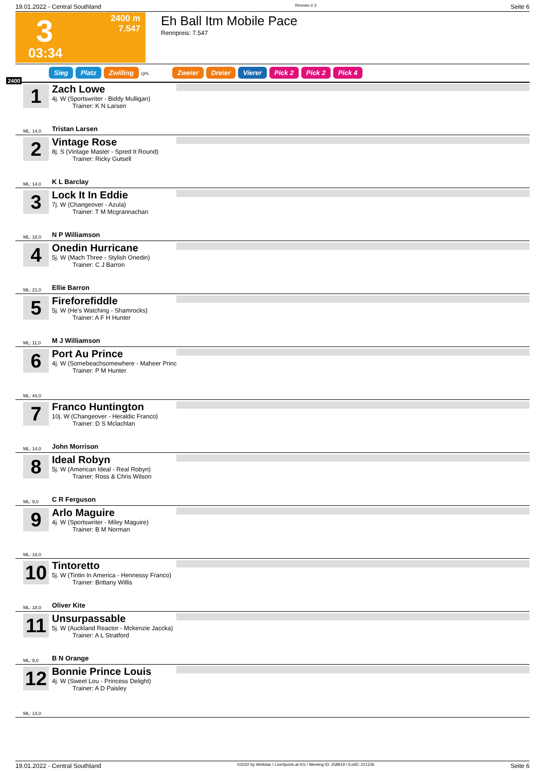19.01.2022 - Central Southland Rennen # 3 Seite 6
3
2400 m
7.547
03:34
Eh Ball Itm Mobile Pace
Rennpreis: 7.547
Sieg Platz Zwilling QPL Zweier Dreier Vierer Pick 2 Pick 2 Pick 4
2400
1
Zach Lowe
4j. W (Sportswriter - Biddy Mulligan)
Trainer: K N Larsen
Tristan Larsen
ML: 14,0
2
Vintage Rose
8j. S (Vintage Master - Spred It Round)
Trainer: Ricky Gutsell
K L Barclay
ML: 14,0
3
Lock It In Eddie
7j. W (Changeover - Azula)
Trainer: T M Mcgrannachan
N P Williamson
ML: 18,0
4
Onedin Hurricane
5j. W (Mach Three - Stylish Onedin)
Trainer: C J Barron
Ellie Barron
ML: 21,0
5
Fireforefiddle
5j. W (He's Watching - Shamrocks)
Trainer: A F H Hunter
M J Williamson
ML: 11,0
6
Port Au Prince
4j. W (Somebeachsomewhere - Maheer Princ
Trainer: P M Hunter
ML: 44,0
7
Franco Huntington
10j. W (Changeover - Heraldic Franco)
Trainer: D S Mclachlan
John Morrison
ML: 14,0
8
Ideal Robyn
5j. W (American Ideal - Real Robyn)
Trainer: Ross & Chris Wilson
C R Ferguson
ML: 9,0
9
Arlo Maguire
4j. W (Sportswriter - Miley Maguire)
Trainer: B M Norman
ML: 18,0
10
Tintoretto
5j. W (Tintin In America - Hennessy Franco)
Trainer: Brittany Willis
Oliver Kite
ML: 18,0
11
Unsurpassable
5j. W (Auckland Reactor - Mckenzie Jaccka)
Trainer: A L Stratford
B N Orange
ML: 9,0
12
Bonnie Prince Louis
4j. W (Sweet Lou - Princess Delight)
Trainer: A D Paisley
ML: 14,0
19.01.2022 - Central Southland ©2022 by Wettstar / LiveSports.at KG / Meeting ID: 258919 / ExtID: 221235 Seite 6